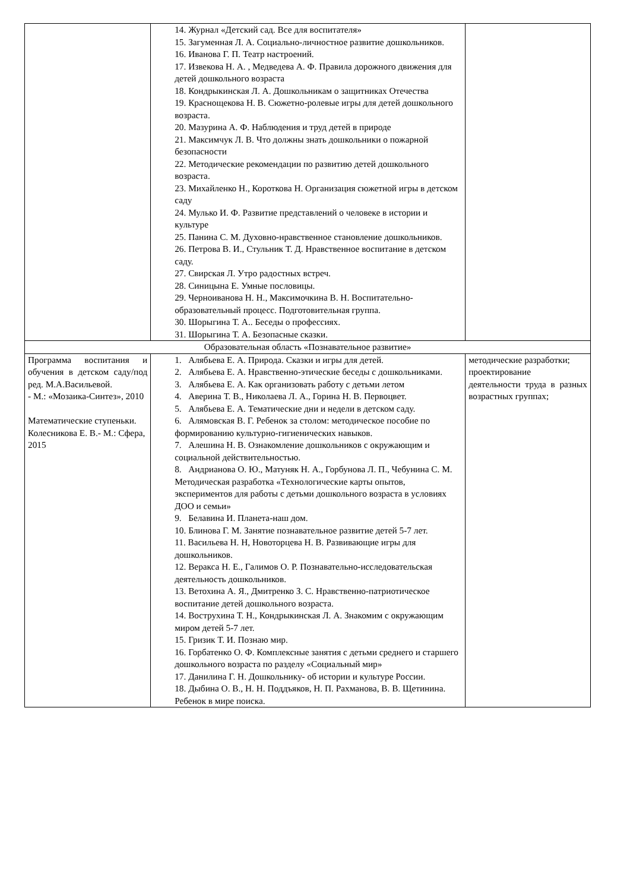| | 14. Журнал «Детский сад. Все для воспитателя» 15. Загуменная Л. А. Социально-личностное развитие дошкольников. 16. Иванова Г. П. Театр настроений. 17. Извекова Н. А. , Медведева А. Ф. Правила дорожного движения для детей дошкольного возраста 18. Кондрыкинская Л. А. Дошкольникам о защитниках Отечества 19. Краснощекова Н. В. Сюжетно-ролевые игры для детей дошкольного возраста. 20. Мазурина А. Ф. Наблюдения и труд детей в природе 21. Максимчук Л. В. Что должны знать дошкольники о пожарной безопасности 22. Методические рекомендации по развитию детей дошкольного возраста. 23. Михайленко Н., Короткова Н. Организация сюжетной игры в детском саду 24. Мулько И. Ф. Развитие представлений о человеке в истории и культуре 25. Панина С. М. Духовно-нравственное становление дошкольников. 26. Петрова В. И., Стульник Т. Д. Нравственное воспитание в детском саду. 27. Свирская Л. Утро радостных встреч. 28. Синицына Е. Умные пословицы. 29. Черноиванова Н. Н., Максимочкина В. Н. Воспитательно-образовательный процесс. Подготовительная группа. 30. Шорыгина Т. А.. Беседы о профессиях. 31. Шорыгина Т. А. Безопасные сказки. | |
| Образовательная область «Познавательное развитие» | | |
| Программа воспитания и обучения в детском саду/под ред. М.А.Васильевой. - М.: «Мозаика-Синтез», 2010 Математические ступеньки. Колесникова Е. В.- М.: Сфера, 2015 | 1. Алябьева Е. А. Природа. Сказки и игры для детей. 2. Алябьева Е. А. Нравственно-этические беседы с дошкольниками. 3. Алябьева Е. А. Как организовать работу с детьми летом 4. Аверина Т. В., Николаева Л. А., Горина Н. В. Первоцвет. 5. Алябьева Е. А. Тематические дни и недели в детском саду. 6. Алямовская В. Г. Ребенок за столом: методическое пособие по формированию культурно-гигиенических навыков. 7. Алешина Н. В. Ознакомление дошкольников с окружающим и социальной действительностью. 8. Андрианова О. Ю., Матуняк Н. А., Горбунова Л. П., Чебунина С. М. Методическая разработка «Технологические карты опытов, экспериментов для работы с детьми дошкольного возраста в условиях ДОО и семьи» 9. Белавина И. Планета-наш дом. 10. Блинова Г. М. Занятие познавательное развитие детей 5-7 лет. 11. Васильева Н. Н, Новоторцева Н. В. Развивающие игры для дошкольников. 12. Веракса Н. Е., Галимов О. Р. Познавательно-исследовательская деятельность дошкольников. 13. Ветохина А. Я., Дмитренко З. С. Нравственно-патриотическое воспитание детей дошкольного возраста. 14. Вострухина Т. Н., Кондрыкинская Л. А. Знакомим с окружающим миром детей 5-7 лет. 15. Гризик Т. И. Познаю мир. 16. Горбатенко О. Ф. Комплексные занятия с детьми среднего и старшего дошкольного возраста по разделу «Социальный мир» 17. Данилина Г. Н. Дошкольнику- об истории и культуре России. 18. Дыбина О. В., Н. Н. Поддъяков, Н. П. Рахманова, В. В. Щетинина. Ребенок в мире поиска. | методические разработки; проектирование деятельности труда в разных возрастных группах; |